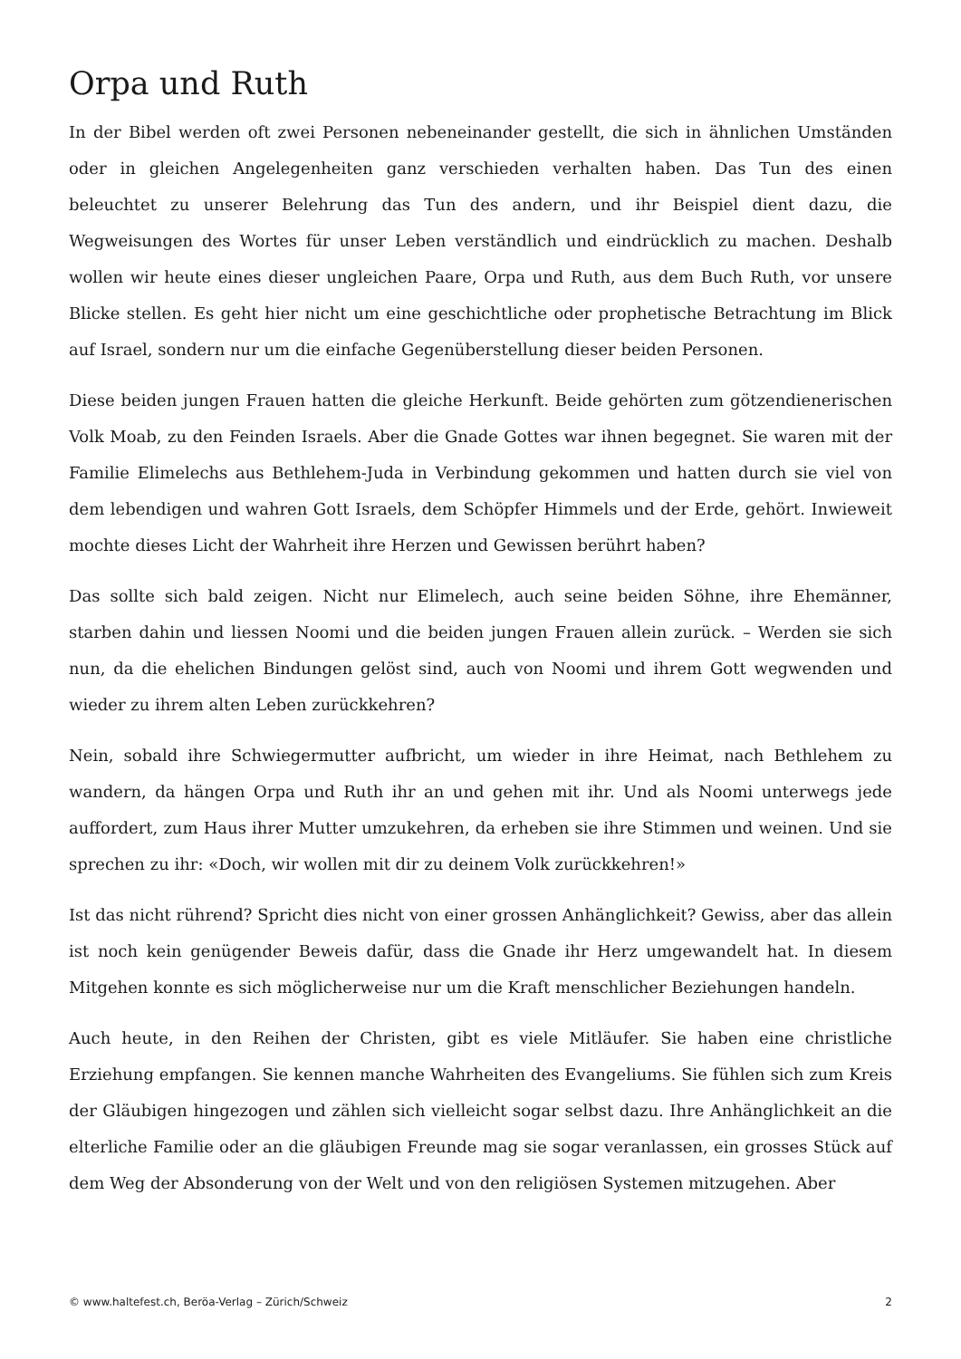Orpa und Ruth
In der Bibel werden oft zwei Personen nebeneinander gestellt, die sich in ähnlichen Umständen oder in gleichen Angelegenheiten ganz verschieden verhalten haben. Das Tun des einen beleuchtet zu unserer Belehrung das Tun des andern, und ihr Beispiel dient dazu, die Wegweisungen des Wortes für unser Leben verständlich und eindrücklich zu machen. Deshalb wollen wir heute eines dieser ungleichen Paare, Orpa und Ruth, aus dem Buch Ruth, vor unsere Blicke stellen. Es geht hier nicht um eine geschichtliche oder prophetische Betrachtung im Blick auf Israel, sondern nur um die einfache Gegenüberstellung dieser beiden Personen.
Diese beiden jungen Frauen hatten die gleiche Herkunft. Beide gehörten zum götzendienerischen Volk Moab, zu den Feinden Israels. Aber die Gnade Gottes war ihnen begegnet. Sie waren mit der Familie Elimelechs aus Bethlehem-Juda in Verbindung gekommen und hatten durch sie viel von dem lebendigen und wahren Gott Israels, dem Schöpfer Himmels und der Erde, gehört. Inwieweit mochte dieses Licht der Wahrheit ihre Herzen und Gewissen berührt haben?
Das sollte sich bald zeigen. Nicht nur Elimelech, auch seine beiden Söhne, ihre Ehemänner, starben dahin und liessen Noomi und die beiden jungen Frauen allein zurück. – Werden sie sich nun, da die ehelichen Bindungen gelöst sind, auch von Noomi und ihrem Gott wegwenden und wieder zu ihrem alten Leben zurückkehren?
Nein, sobald ihre Schwiegermutter aufbricht, um wieder in ihre Heimat, nach Bethlehem zu wandern, da hängen Orpa und Ruth ihr an und gehen mit ihr. Und als Noomi unterwegs jede auffordert, zum Haus ihrer Mutter umzukehren, da erheben sie ihre Stimmen und weinen. Und sie sprechen zu ihr: «Doch, wir wollen mit dir zu deinem Volk zurückkehren!»
Ist das nicht rührend? Spricht dies nicht von einer grossen Anhänglichkeit? Gewiss, aber das allein ist noch kein genügender Beweis dafür, dass die Gnade ihr Herz umgewandelt hat. In diesem Mitgehen konnte es sich möglicherweise nur um die Kraft menschlicher Beziehungen handeln.
Auch heute, in den Reihen der Christen, gibt es viele Mitläufer. Sie haben eine christliche Erziehung empfangen. Sie kennen manche Wahrheiten des Evangeliums. Sie fühlen sich zum Kreis der Gläubigen hingezogen und zählen sich vielleicht sogar selbst dazu. Ihre Anhänglichkeit an die elterliche Familie oder an die gläubigen Freunde mag sie sogar veranlassen, ein grosses Stück auf dem Weg der Absonderung von der Welt und von den religiösen Systemen mitzugehen. Aber
© www.haltefest.ch, Beröa-Verlag – Zürich/Schweiz 2